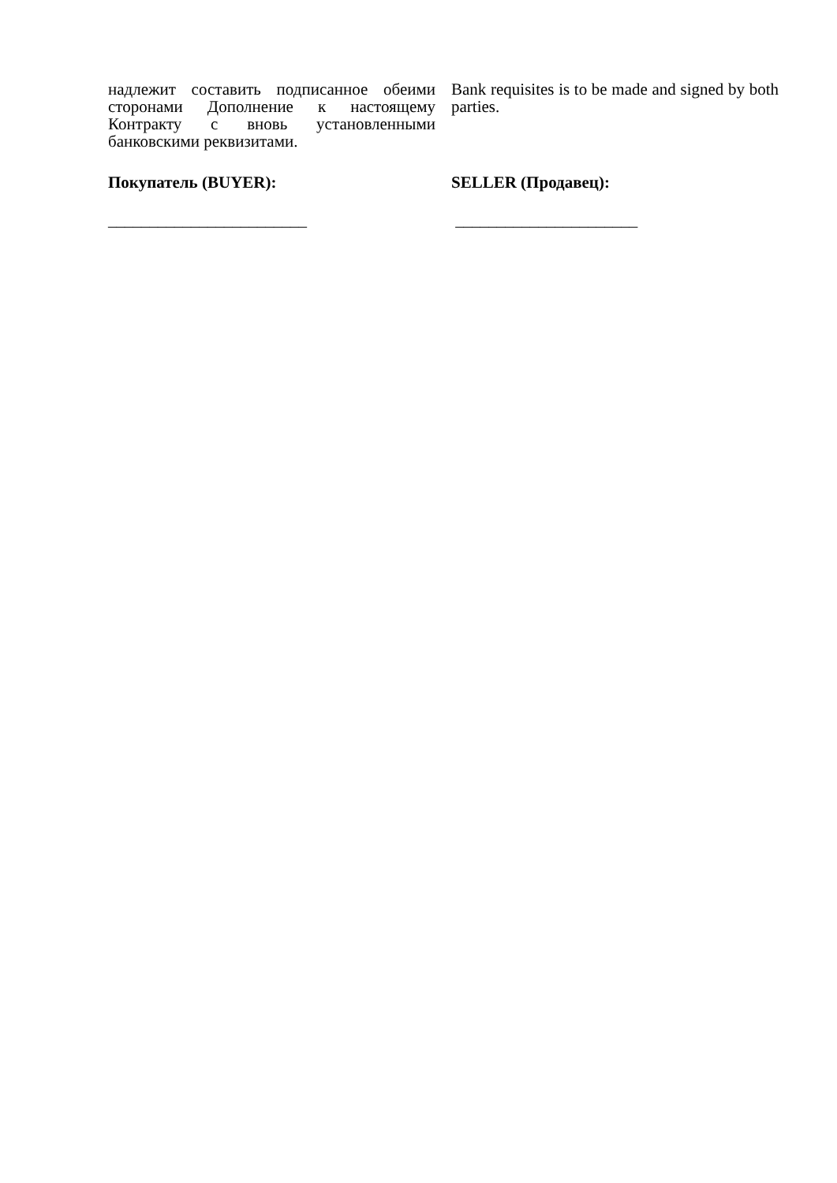надлежит составить подписанное обеими сторонами Дополнение к настоящему Контракту с вновь установленными банковскими реквизитами.
Bank requisites is to be made and signed by both parties.
Покупатель (BUYER): SELLER (Продавец):
________________________ ______________________